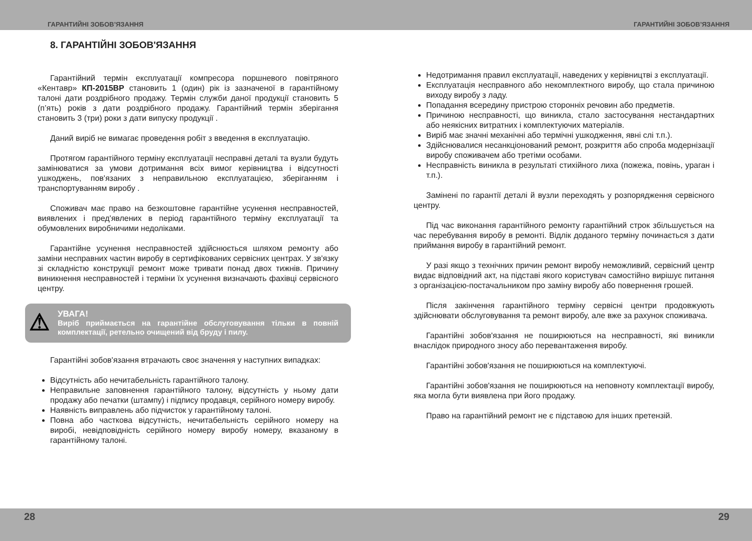ГАРАНТИЙНІ ЗОБОВ’ЯЗАННЯ ГАРАНТИЙНІ ЗОБОВ’ЯЗАННЯ
8. ГАРАНТІЙНІ ЗОБОВ'ЯЗАННЯ
Гарантійний термін експлуатації компресора поршневого повітряного «Кентавр» КП-2015ВР становить 1 (один) рік із зазначеної в гарантійному талоні дати роздрібного продажу. Термін служби даної продукції становить 5 (п’ять) років з дати роздрібного продажу. Гарантійний термін зберігання становить 3 (три) роки з дати випуску продукції .
Даний виріб не вимагає проведення робіт з введення в експлуатацію.
Протягом гарантійного терміну експлуатації несправні деталі та вузли будуть замінюватися за умови дотримання всіх вимог керівництва і відсутності ушкоджень, пов'язаних з неправильною експлуатацією, зберіганням і транспортуванням виробу .
Споживач має право на безкоштовне гарантійне усунення несправностей, виявлених і пред'явлених в період гарантійного терміну експлуатації та обумовлених виробничими недоліками.
Гарантійне усунення несправностей здійснюється шляхом ремонту або заміни несправних частин виробу в сертифікованих сервісних центрах. У зв'язку зі складністю конструкції ремонт може тривати понад двох тижнів. Причину виникнення несправностей і терміни їх усунення визначають фахівці сервісного центру.
⚠ УВАГА!
Виріб приймається на гарантійне обслуговування тільки в повній комплектації, ретельно очищений від бруду і пилу.
Гарантійні зобов'язання втрачають своє значення у наступних випадках:
Відсутність або нечитабельність гарантійного талону.
Неправильне заповнення гарантійного талону, відсутність у ньому дати продажу або печатки (штампу) і підпису продавця, серійного номеру виробу.
Наявність виправлень або підчисток у гарантійному талоні.
Повна або часткова відсутність, нечитабельність серійного номеру на виробі, невідповідність серійного номеру виробу номеру, вказаному в гарантійному талоні.
Недотримання правил експлуатації, наведених у керівництві з експлуатації.
Експлуатація несправного або некомплектного виробу, що стала причиною виходу виробу з ладу.
Попадання всередину пристрою сторонніх речовин або предметів.
Причиною несправності, що виникла, стало застосування нестандартних або неякісних витратних і комплектуючих матеріалів.
Виріб має значні механічні або термічні ушкодження, явні слі т.п.).
Здійснювалися несанкціонований ремонт, розкриття або спроба модернізації виробу споживачем або третіми особами.
Несправність виникла в результаті стихійного лиха (пожежа, повінь, ураган і т.п.).
Замінені по гарантії деталі й вузли переходять у розпорядження сервісного центру.
Під час виконання гарантійного ремонту гарантійний строк збільшується на час перебування виробу в ремонті. Відлік доданого терміну починається з дати приймання виробу в гарантійний ремонт.
У разі якщо з технічних причин ремонт виробу неможливий, сервісний центр видає відповідний акт, на підставі якого користувач самостійно вирішує питання з організацією-постачальником про заміну виробу або повернення грошей.
Після закінчення гарантійного терміну сервісні центри продовжують здійснювати обслуговування та ремонт виробу, але вже за рахунок споживача.
Гарантійні зобов'язання не поширюються на несправності, які виникли внаслідок природного зносу або перевантаження виробу.
Гарантійні зобов'язання не поширюються на комплектуючі.
Гарантійні зобов'язання не поширюються на неповноту комплектації виробу, яка могла бути виявлена при його продажу.
Право на гарантійний ремонт не є підставою для інших претензій.
28 29